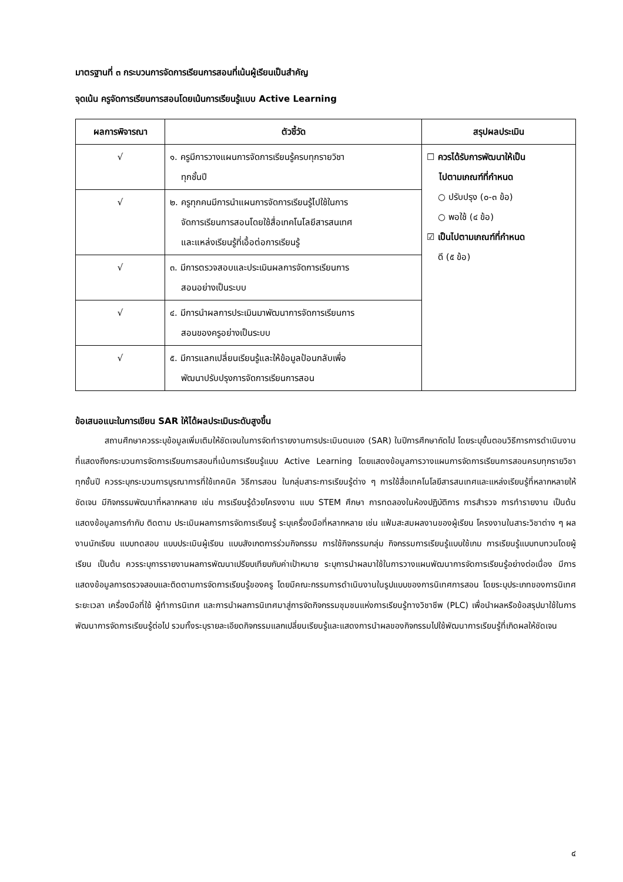มาตรฐานที่ ๓ กระบวนการจัดการเรียนการสอนที่เน้นผู้เรียนเป็นสำคัญ
จุดเน้น ครูจัดการเรียนการสอนโดยเน้นการเรียนรู้แบบ Active Learning
| ผลการพิจารณา | ตัวชี้วัด | สรุปผลประเมิน |
| --- | --- | --- |
| √ | ๑. ครูมีการวางแผนการจัดการเรียนรู้ครบทุกรายวิชา ทุกชั้นปี | ☐ ควรได้รับการพัฒนาให้เป็น ไปตามเกณฑ์ที่กำหนด ○ ปรับปรุง (๐-๓ ข้อ) ○ พอใช้ (๔ ข้อ) ☑ เป็นไปตามเกณฑ์ที่กำหนด ดี (๕ ข้อ) |
| √ | ๒. ครูทุกคนมีการนำแผนการจัดการเรียนรู้ไปใช้ในการ จัดการเรียนการสอนโดยใช้สื่อเทคโนโลยีสารสนเทศ และแหล่งเรียนรู้ที่เอื้อต่อการเรียนรู้ | |
| √ | ๓. มีการตรวจสอบและประเมินผลการจัดการเรียนการ สอนอย่างเป็นระบบ | |
| √ | ๔. มีการนำผลการประเมินมาพัฒนาการจัดการเรียนการ สอนของครูอย่างเป็นระบบ | |
| √ | ๕. มีการแลกเปลี่ยนเรียนรู้และให้ข้อมูลป้อนกลับเพื่อ พัฒนาปรับปรุงการจัดการเรียนการสอน | |
ข้อเสนอแนะในการเขียน SAR ให้ได้ผลประเมินระดับสูงขึ้น
สถานศึกษาควรระบุข้อมูลเพิ่มเติมให้ชัดเจนในการจัดทำรายงานการประเมินตนเอง (SAR) ในปีการศึกษาถัดไป โดยระบุขั้นตอนวิธีการการดำเนินงานที่แสดงถึงกระบวนการจัดการเรียนการสอนที่เน้นการเรียนรู้แบบ Active Learning โดยแสดงข้อมูลการวางแผนการจัดการเรียนการสอนครบทุกรายวิชา ทุกชั้นปี ควรระบุกระบวนการบูรณาการที่ใช้เทคนิค วิธีการสอน ในกลุ่มสาระการเรียนรู้ต่าง ๆ การใช้สื่อเทคโนโลยีสารสนเทศและแหล่งเรียนรู้ที่หลากหลายให้ชัดเจน มีกิจกรรมพัฒนาที่หลากหลาย เช่น การเรียนรู้ด้วยโครงงาน แบบ STEM ศึกษา การทดลองในห้องปฏิบัติการ การสำรวจ การทำรายงาน เป็นต้น แสดงข้อมูลการกำกับ ติดตาม ประเมินผลการการจัดการเรียนรู้ ระบุเครื่องมือที่หลากหลาย เช่น แฟ้มสะสมผลงานของผู้เรียน โครงงานในสาระวิชาต่าง ๆ ผลงานนักเรียน แบบทดสอบ แบบประเมินผู้เรียน แบบสังเกตการร่วมกิจกรรม การใช้กิจกรรมกลุ่ม กิจกรรมการเรียนรู้แบบใช้เกม การเรียนรู้แบบทบทวนโดยผู้เรียน เป็นต้น ควรระบุการรายงานผลการพัฒนาเปรียบเทียบกับค่าเป้าหมาย ระบุการนำผลมาใช้ในการวางแผนพัฒนาการจัดการเรียนรู้อย่างต่อเนื่อง มีการแสดงข้อมูลการตรวจสอบและติดตามการจัดการเรียนรู้ของครู โดยมีคณะกรรมการดำเนินงานในรูปแบบของการนิเทศการสอน โดยระบุประเภทของการนิเทศ ระยะเวลา เครื่องมือที่ใช้ ผู้ทำการนิเทศ และการนำผลการนิเทศมาสู่การจัดกิจกรรมชุมชนแห่งการเรียนรู้ทางวิชาชีพ (PLC) เพื่อนำผลหรือข้อสรุปมาใช้ในการพัฒนาการจัดการเรียนรู้ต่อไป รวมทั้งระบุรายละเอียดกิจกรรมแลกเปลี่ยนเรียนรู้และแสดงการนำผลของกิจกรรมไปใช้พัฒนาการเรียนรู้ที่เกิดผลให้ชัดเจน
๔